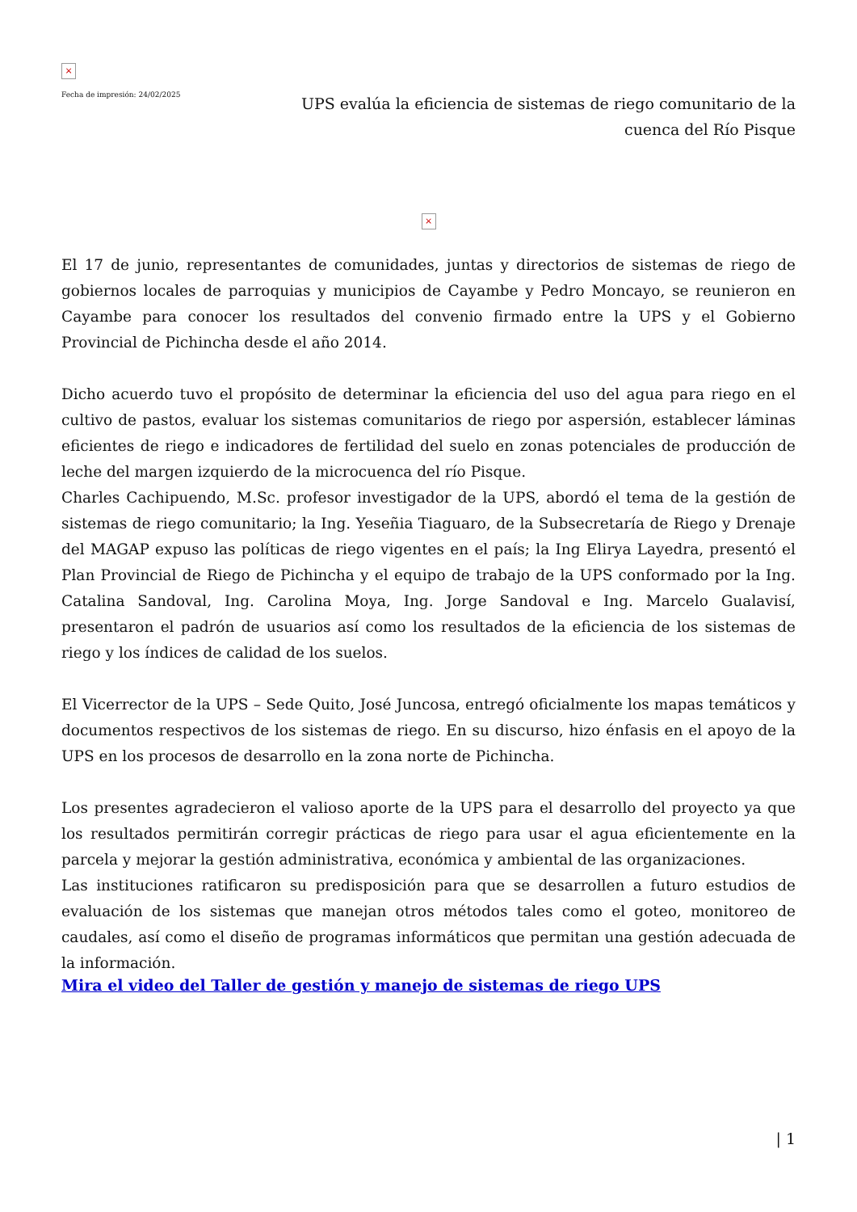×
Fecha de impresión: 24/02/2025
UPS evalúa la eficiencia de sistemas de riego comunitario de la cuenca del Río Pisque
×
El 17 de junio, representantes de comunidades, juntas y directorios de sistemas de riego de gobiernos locales de parroquias y municipios de Cayambe y Pedro Moncayo, se reunieron en Cayambe para conocer los resultados del convenio firmado entre la UPS y el Gobierno Provincial de Pichincha desde el año 2014.
Dicho acuerdo tuvo el propósito de determinar la eficiencia del uso del agua para riego en el cultivo de pastos, evaluar los sistemas comunitarios de riego por aspersión, establecer láminas eficientes de riego e indicadores de fertilidad del suelo en zonas potenciales de producción de leche del margen izquierdo de la microcuenca del río Pisque.
Charles Cachipuendo, M.Sc. profesor investigador de la UPS, abordó el tema de la gestión de sistemas de riego comunitario; la Ing. Yeseñia Tiaguaro, de la Subsecretaría de Riego y Drenaje del MAGAP expuso las políticas de riego vigentes en el país; la Ing Elirya Layedra, presentó el Plan Provincial de Riego de Pichincha y el equipo de trabajo de la UPS conformado por la Ing. Catalina Sandoval, Ing. Carolina Moya, Ing. Jorge Sandoval e Ing. Marcelo Gualavisí, presentaron el padrón de usuarios así como los resultados de la eficiencia de los sistemas de riego y los índices de calidad de los suelos.
El Vicerrector de la UPS – Sede Quito, José Juncosa, entregó oficialmente los mapas temáticos y documentos respectivos de los sistemas de riego. En su discurso, hizo énfasis en el apoyo de la UPS en los procesos de desarrollo en la zona norte de Pichincha.
Los presentes agradecieron el valioso aporte de la UPS para el desarrollo del proyecto ya que los resultados permitirán corregir prácticas de riego para usar el agua eficientemente en la parcela y mejorar la gestión administrativa, económica y ambiental de las organizaciones.
Las instituciones ratificaron su predisposición para que se desarrollen a futuro estudios de evaluación de los sistemas que manejan otros métodos tales como el goteo, monitoreo de caudales, así como el diseño de programas informáticos que permitan una gestión adecuada de la información.
Mira el video del Taller de gestión y manejo de sistemas de riego UPS
| 1